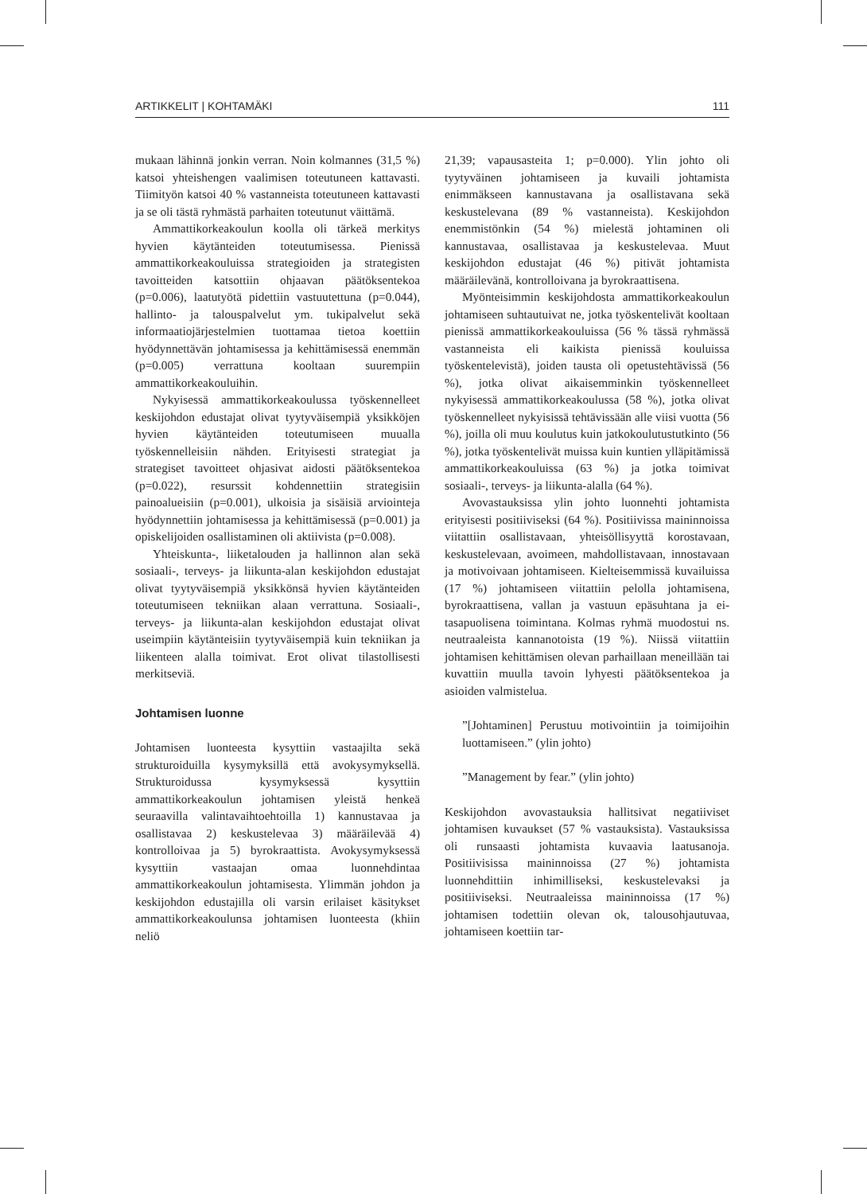ARTIKKELIT | KOHTAMÄKI 111
mukaan lähinnä jonkin verran. Noin kolmannes (31,5 %) katsoi yhteishengen vaalimisen toteutuneen kattavasti. Tiimityön katsoi 40 % vastanneista toteutuneen kattavasti ja se oli tästä ryhmästä parhaiten toteutunut väittämä.
Ammattikorkeakoulun koolla oli tärkeä merkitys hyvien käytänteiden toteutumisessa. Pienissä ammattikorkeakouluissa strategioiden ja strategisten tavoitteiden katsottiin ohjaavan päätöksentekoa (p=0.006), laatutyötä pidettiin vastuutettuna (p=0.044), hallinto- ja talouspalvelut ym. tukipalvelut sekä informaatiojärjestelmien tuottamaa tietoa koettiin hyödynnettävän johtamisessa ja kehittämisessä enemmän (p=0.005) verrattuna kooltaan suurempiin ammattikorkeakouluihin.
Nykyisessä ammattikorkeakoulussa työskennelleet keskijohdon edustajat olivat tyytyväisempiä yksikköjen hyvien käytänteiden toteutumiseen muualla työskennelleisiin nähden. Erityisesti strategiat ja strategiset tavoitteet ohjasivat aidosti päätöksentekoa (p=0.022), resurssit kohdennettiin strategisiin painoalueisiin (p=0.001), ulkoisia ja sisäisiä arviointeja hyödynnettiin johtamisessa ja kehittämisessä (p=0.001) ja opiskelijoiden osallistaminen oli aktiivista (p=0.008).
Yhteiskunta-, liiketalouden ja hallinnon alan sekä sosiaali-, terveys- ja liikunta-alan keskijohdon edustajat olivat tyytyväisempiä yksikkönsä hyvien käytänteiden toteutumiseen tekniikan alaan verrattuna. Sosiaali-, terveys- ja liikunta-alan keskijohdon edustajat olivat useimpiin käytänteisiin tyytyväisempiä kuin tekniikan ja liikenteen alalla toimivat. Erot olivat tilastollisesti merkitseviä.
Johtamisen luonne
Johtamisen luonteesta kysyttiin vastaajilta sekä strukturoiduilla kysymyksillä että avokysymyksellä. Strukturoidussa kysymyksessä kysyttiin ammattikorkeakoulun johtamisen yleistä henkeä seuraavilla valintavaihtoehtoilla 1) kannustavaa ja osallistavaa 2) keskustelevaa 3) määräilevää 4) kontrolloivaa ja 5) byrokraattista. Avokysymyksessä kysyttiin vastaajan omaa luonnehdintaa ammattikorkeakoulun johtamisesta. Ylimmän johdon ja keskijohdon edustajilla oli varsin erilaiset käsitykset ammattikorkeakoulunsa johtamisen luonteesta (khiin neliö
21,39; vapausasteita 1; p=0.000). Ylin johto oli tyytyväinen johtamiseen ja kuvaili johtamista enimmäkseen kannustavana ja osallistavana sekä keskustelevana (89 % vastanneista). Keskijohdon enemmistönkin (54 %) mielestä johtaminen oli kannustavaa, osallistavaa ja keskustelevaa. Muut keskijohdon edustajat (46 %) pitivät johtamista määräilevänä, kontrolloivana ja byrokraattisena.
Myönteisimmin keskijohdosta ammattikorkeakoulun johtamiseen suhtautuivat ne, jotka työskentelivät kooltaan pienissä ammattikorkeakouluissa (56 % tässä ryhmässä vastanneista eli kaikista pienissä kouluissa työskentelevistä), joiden tausta oli opetustehtävissä (56 %), jotka olivat aikaisemminkin työskennelleet nykyisessä ammattikorkeakoulussa (58 %), jotka olivat työskennelleet nykyisissä tehtävissään alle viisi vuotta (56 %), joilla oli muu koulutus kuin jatkokoulutustutkinto (56 %), jotka työskentelivät muissa kuin kuntien ylläpitämissä ammattikorkeakouluissa (63 %) ja jotka toimivat sosiaali-, terveys- ja liikunta-alalla (64 %).
Avovastauksissa ylin johto luonnehti johtamista erityisesti positiiviseksi (64 %). Positiivissa maininnoissa viitattiin osallistavaan, yhteisöllisyyttä korostavaan, keskustelevaan, avoimeen, mahdollistavaan, innostavaan ja motivoivaan johtamiseen. Kielteisemmissä kuvailuissa (17 %) johtamiseen viitattiin pelolla johtamisena, byrokraattisena, vallan ja vastuun epäsuhtana ja ei-tasapuolisena toimintana. Kolmas ryhmä muodostui ns. neutraaleista kannanotoista (19 %). Niissä viitattiin johtamisen kehittämisen olevan parhaillaan meneillään tai kuvattiin muulla tavoin lyhyesti päätöksentekoa ja asioiden valmistelua.
”[Johtaminen] Perustuu motivointiin ja toimijoihin luottamiseen.” (ylin johto)
”Management by fear.” (ylin johto)
Keskijohdon avovastauksia hallitsivat negatiiviset johtamisen kuvaukset (57 % vastauksista). Vastauksissa oli runsaasti johtamista kuvaavia laatusanoja. Positiivisissa maininnoissa (27 %) johtamista luonnehdittiin inhimilliseksi, keskustelevaksi ja positiiviseksi. Neutraaleissa maininnoissa (17 %) johtamisen todettiin olevan ok, talousohjautuvaa, johtamiseen koettiin tar-